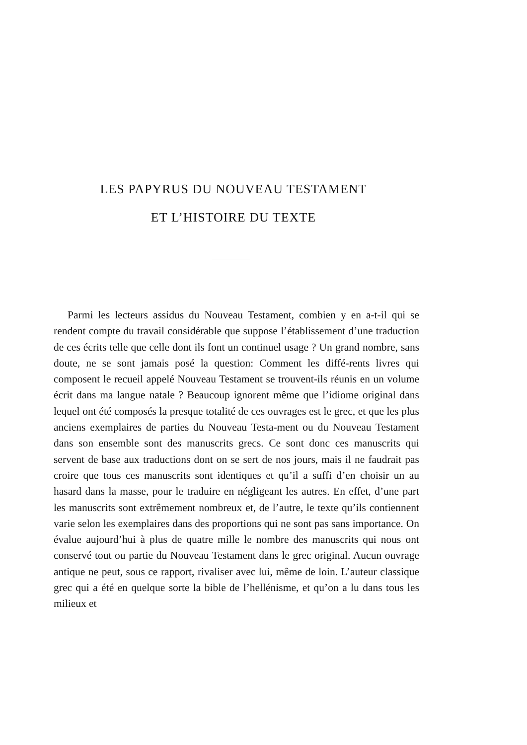LES PAPYRUS DU NOUVEAU TESTAMENT
ET L’HISTOIRE DU TEXTE
Parmi les lecteurs assidus du Nouveau Testament, combien y en a-t-il qui se rendent compte du travail considérable que suppose l’établissement d’une traduction de ces écrits telle que celle dont ils font un continuel usage ? Un grand nombre, sans doute, ne se sont jamais posé la question: Comment les diffé-rents livres qui composent le recueil appelé Nouveau Testament se trouvent-ils réunis en un volume écrit dans ma langue natale ? Beaucoup ignorent même que l’idiome original dans lequel ont été composés la presque totalité de ces ouvrages est le grec, et que les plus anciens exemplaires de parties du Nouveau Testa-ment ou du Nouveau Testament dans son ensemble sont des manuscrits grecs. Ce sont donc ces manuscrits qui servent de base aux traductions dont on se sert de nos jours, mais il ne faudrait pas croire que tous ces manuscrits sont identiques et qu’il a suffi d’en choisir un au hasard dans la masse, pour le traduire en négligeant les autres. En effet, d’une part les manuscrits sont extrêmement nombreux et, de l’autre, le texte qu’ils contiennent varie selon les exemplaires dans des proportions qui ne sont pas sans importance. On évalue aujourd’hui à plus de quatre mille le nombre des manuscrits qui nous ont conservé tout ou partie du Nouveau Testament dans le grec original. Aucun ouvrage antique ne peut, sous ce rapport, rivaliser avec lui, même de loin. L’auteur classique grec qui a été en quelque sorte la bible de l’hellénisme, et qu’on a lu dans tous les milieux et